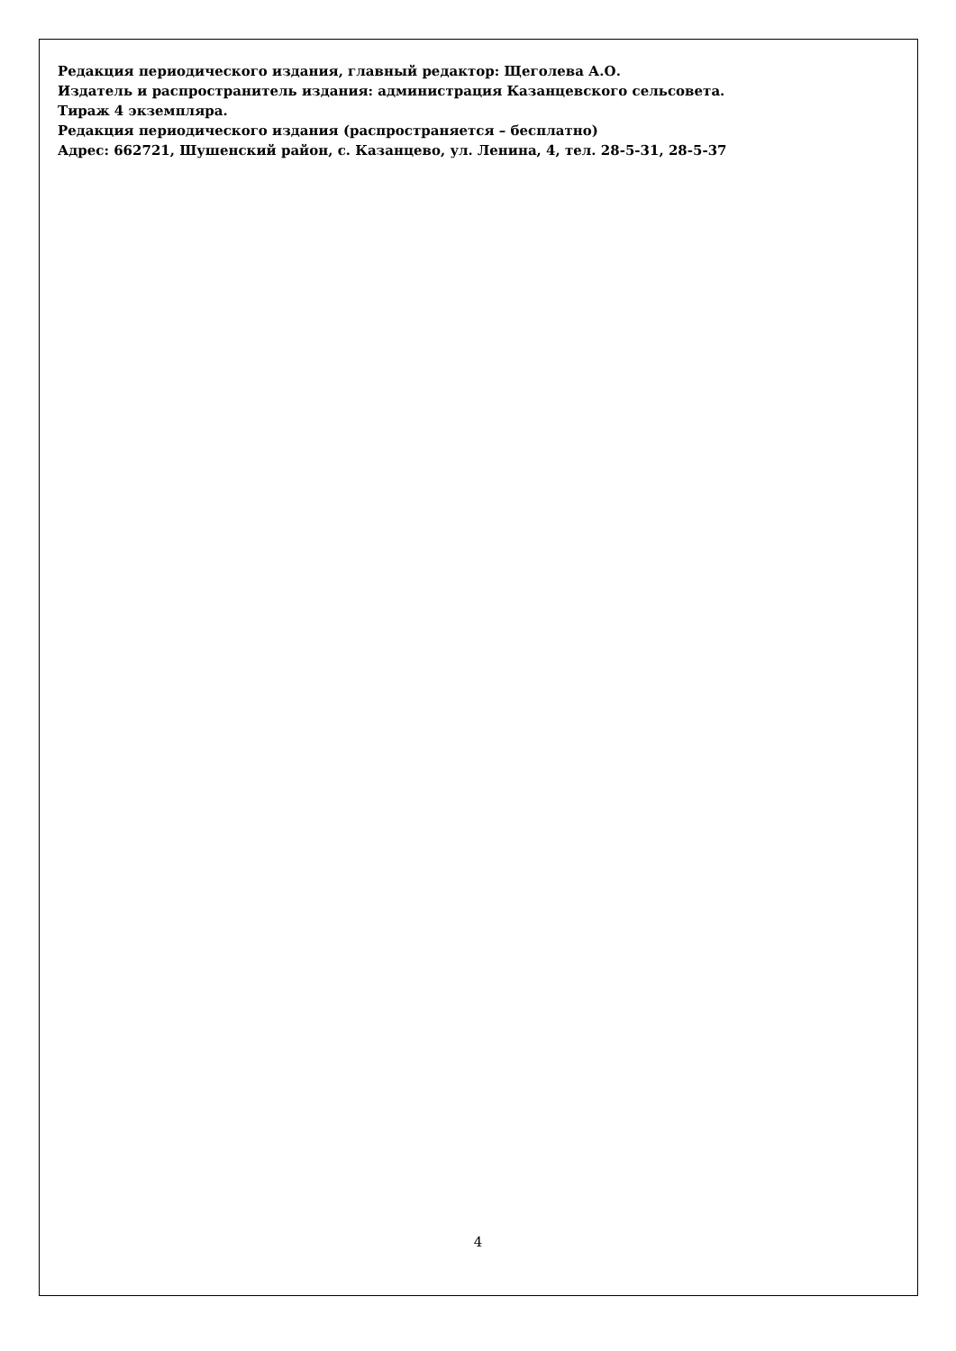Редакция периодического издания, главный редактор: Щеголева А.О.
Издатель и распространитель издания: администрация Казанцевского сельсовета.
Тираж 4 экземпляра.
Редакция периодического издания (распространяется – бесплатно)
Адрес: 662721, Шушенский район, с. Казанцево, ул. Ленина, 4, тел. 28-5-31, 28-5-37
4